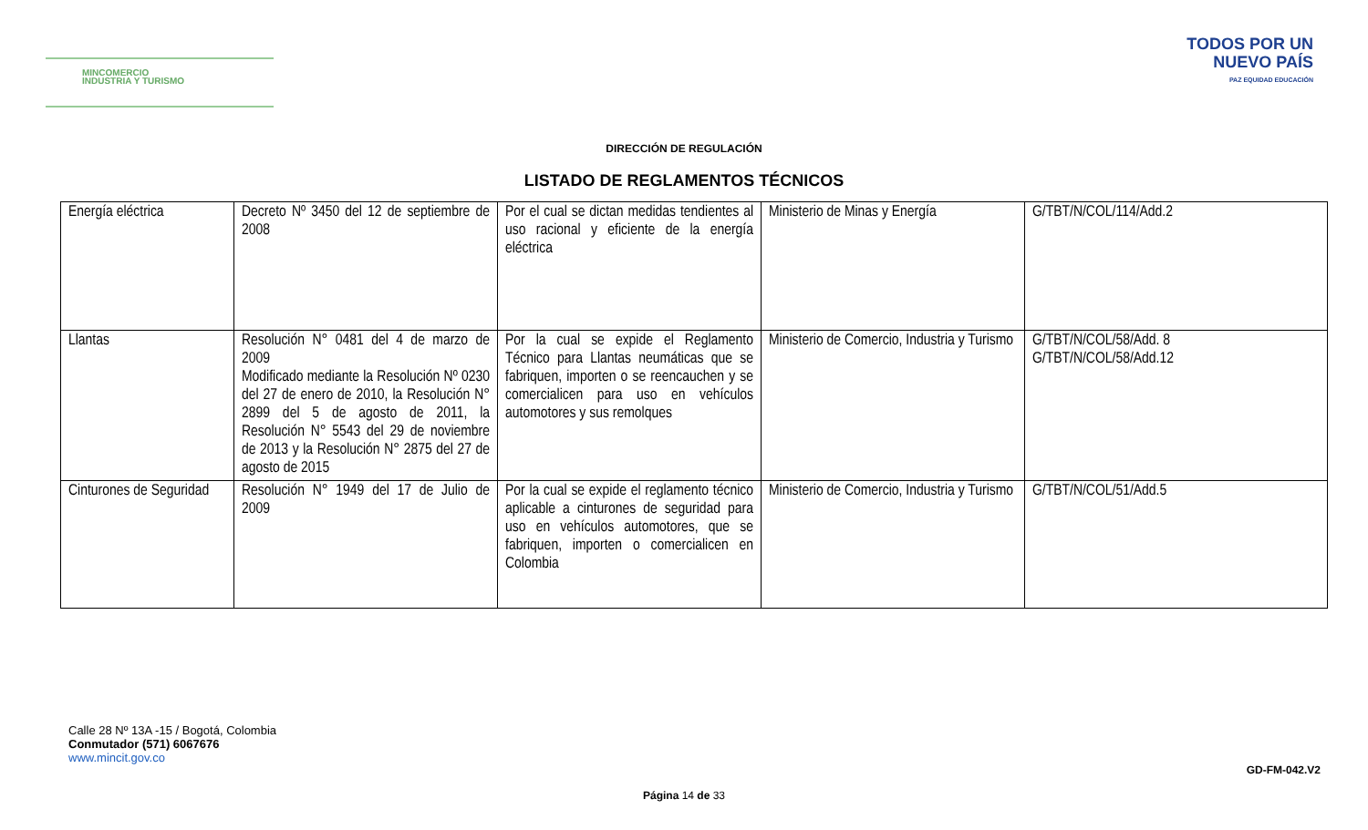MINCOMERCIO
INDUSTRIA Y TURISMO
TODOS POR UN
NUEVO PAÍS
PAZ EQUIDAD EDUCACIÓN
DIRECCIÓN DE REGULACIÓN
LISTADO DE REGLAMENTOS TÉCNICOS
| Energía eléctrica | Decreto Nº 3450 del 12 de septiembre de 2008 | Por el cual se dictan medidas tendientes al uso racional y eficiente de la energía eléctrica | Ministerio de Minas y Energía | G/TBT/N/COL/114/Add.2 |
| Llantas | Resolución N° 0481 del 4 de marzo de 2009 Modificado mediante la Resolución Nº 0230 del 27 de enero de 2010, la Resolución N° 2899 del 5 de agosto de 2011, la Resolución N° 5543 del 29 de noviembre de 2013 y la Resolución N° 2875 del 27 de agosto de 2015 | Por la cual se expide el Reglamento Técnico para Llantas neumáticas que se fabriquen, importen o se reencauchen y se comercialicen para uso en vehículos automotores y sus remolques | Ministerio de Comercio, Industria y Turismo | G/TBT/N/COL/58/Add. 8 G/TBT/N/COL/58/Add.12 |
| Cinturones de Seguridad | Resolución N° 1949 del 17 de Julio de 2009 | Por la cual se expide el reglamento técnico aplicable a cinturones de seguridad para uso en vehículos automotores, que se fabriquen, importen o comercialicen en Colombia | Ministerio de Comercio, Industria y Turismo | G/TBT/N/COL/51/Add.5 |
Calle 28 Nº 13A -15 / Bogotá, Colombia
Conmutador (571) 6067676
www.mincit.gov.co
GD-FM-042.V2
Página 14 de 33